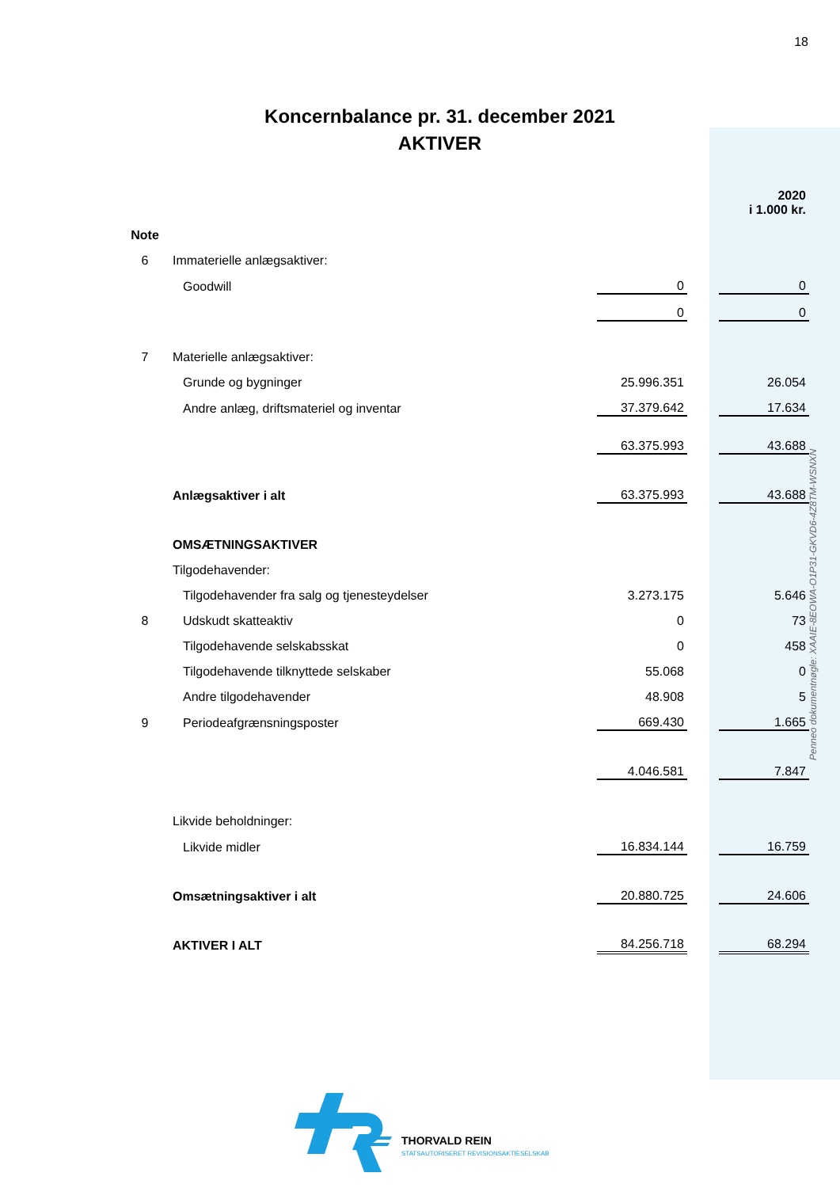18
Koncernbalance pr. 31. december 2021
AKTIVER
| | | | | 2020 i 1.000 kr. |
| Note | | | | |
| 6 | Immaterielle anlægsaktiver: | | | |
| | Goodwill | 0 | | 0 |
| | | 0 | | 0 |
| 7 | Materielle anlægsaktiver: | | | |
| | Grunde og bygninger | 25.996.351 | | 26.054 |
| | Andre anlæg, driftsmateriel og inventar | 37.379.642 | | 17.634 |
| | | 63.375.993 | | 43.688 |
| | Anlægsaktiver i alt | 63.375.993 | | 43.688 |
| | OMSÆTNINGSAKTIVER | | | |
| | Tilgodehavender: | | | |
| | Tilgodehavender fra salg og tjenesteydelser | 3.273.175 | | 5.646 |
| 8 | Udskudt skatteaktiv | 0 | | 73 |
| | Tilgodehavende selskabsskat | 0 | | 458 |
| | Tilgodehavende tilknyttede selskaber | 55.068 | | 0 |
| | Andre tilgodehavender | 48.908 | | 5 |
| 9 | Periodeafgrænsningsposter | 669.430 | | 1.665 |
| | | 4.046.581 | | 7.847 |
| | Likvide beholdninger: | | | |
| | Likvide midler | 16.834.144 | | 16.759 |
| | Omsætningsaktiver i alt | 20.880.725 | | 24.606 |
| | AKTIVER I ALT | 84.256.718 | | 68.294 |
Penneo dokumentnøgle: XAAIE-8EOWA-O1P31-GKVD6-4Z8TM-WSNXN
THORVALD REIN
STATSAUTORISERET REVISIONSAKTIESELSKAB